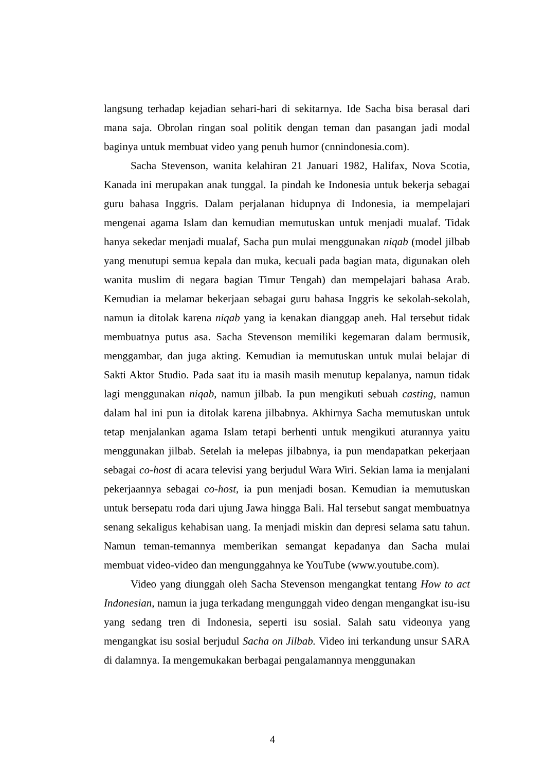langsung terhadap kejadian sehari-hari di sekitarnya. Ide Sacha bisa berasal dari mana saja. Obrolan ringan soal politik dengan teman dan pasangan jadi modal baginya untuk membuat video yang penuh humor (cnnindonesia.com).
Sacha Stevenson, wanita kelahiran 21 Januari 1982, Halifax, Nova Scotia, Kanada ini merupakan anak tunggal. Ia pindah ke Indonesia untuk bekerja sebagai guru bahasa Inggris. Dalam perjalanan hidupnya di Indonesia, ia mempelajari mengenai agama Islam dan kemudian memutuskan untuk menjadi mualaf. Tidak hanya sekedar menjadi mualaf, Sacha pun mulai menggunakan niqab (model jilbab yang menutupi semua kepala dan muka, kecuali pada bagian mata, digunakan oleh wanita muslim di negara bagian Timur Tengah) dan mempelajari bahasa Arab. Kemudian ia melamar bekerjaan sebagai guru bahasa Inggris ke sekolah-sekolah, namun ia ditolak karena niqab yang ia kenakan dianggap aneh. Hal tersebut tidak membuatnya putus asa. Sacha Stevenson memiliki kegemaran dalam bermusik, menggambar, dan juga akting. Kemudian ia memutuskan untuk mulai belajar di Sakti Aktor Studio. Pada saat itu ia masih masih menutup kepalanya, namun tidak lagi menggunakan niqab, namun jilbab. Ia pun mengikuti sebuah casting, namun dalam hal ini pun ia ditolak karena jilbabnya. Akhirnya Sacha memutuskan untuk tetap menjalankan agama Islam tetapi berhenti untuk mengikuti aturannya yaitu menggunakan jilbab. Setelah ia melepas jilbabnya, ia pun mendapatkan pekerjaan sebagai co-host di acara televisi yang berjudul Wara Wiri. Sekian lama ia menjalani pekerjaannya sebagai co-host, ia pun menjadi bosan. Kemudian ia memutuskan untuk bersepatu roda dari ujung Jawa hingga Bali. Hal tersebut sangat membuatnya senang sekaligus kehabisan uang. Ia menjadi miskin dan depresi selama satu tahun. Namun teman-temannya memberikan semangat kepadanya dan Sacha mulai membuat video-video dan mengunggahnya ke YouTube (www.youtube.com).
Video yang diunggah oleh Sacha Stevenson mengangkat tentang How to act Indonesian, namun ia juga terkadang mengunggah video dengan mengangkat isu-isu yang sedang tren di Indonesia, seperti isu sosial. Salah satu videonya yang mengangkat isu sosial berjudul Sacha on Jilbab. Video ini terkandung unsur SARA di dalamnya. Ia mengemukakan berbagai pengalamannya menggunakan
4